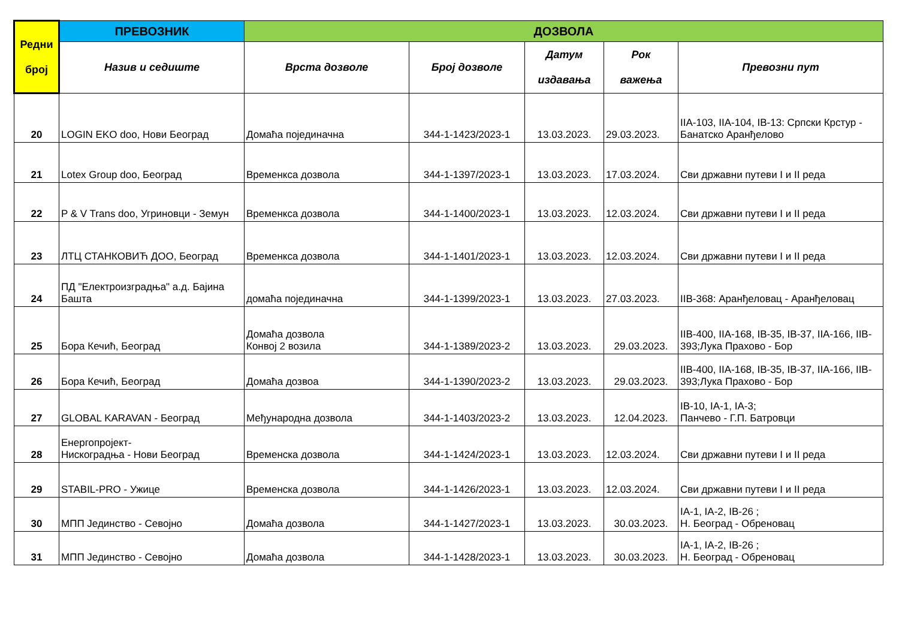| Редни број | ПРЕВОЗНИК | ДОЗВОЛА | | | | |
| --- | --- | --- | --- | --- | --- | --- |
| | Назив и седиште | Врста дозволе | Број дозволе | Датум издавања | Рок важења | Превозни пут |
| 20 | LOGIN EKO doo, Нови Београд | Домаћа појединачна | 344-1-1423/2023-1 | 13.03.2023. | 29.03.2023. | IIA-103, IIA-104, IB-13: Српски Крстур - Банатско Аранђелово |
| 21 | Lotex Group doo, Београд | Временкса дозвола | 344-1-1397/2023-1 | 13.03.2023. | 17.03.2024. | Сви државни путеви I и II реда |
| 22 | P & V Trans doo, Угриновци - Земун | Временкса дозвола | 344-1-1400/2023-1 | 13.03.2023. | 12.03.2024. | Сви државни путеви I и II реда |
| 23 | ЛТЦ СТАНКОВИЋ ДОО, Београд | Временкса дозвола | 344-1-1401/2023-1 | 13.03.2023. | 12.03.2024. | Сви државни путеви I и II реда |
| 24 | ПД "Електроизградња" а.д. Бајина Башта | домаћа појединачна | 344-1-1399/2023-1 | 13.03.2023. | 27.03.2023. | IIB-368: Аранђеловац - Аранђеловац |
| 25 | Бора Кечић, Београд | Домаћа дозвола Конвој 2 возила | 344-1-1389/2023-2 | 13.03.2023. | 29.03.2023. | IIB-400, IIA-168, IB-35, IB-37, IIA-166, IIB-393;Лука Прахово - Бор |
| 26 | Бора Кечић, Београд | Домаћа дозвоа | 344-1-1390/2023-2 | 13.03.2023. | 29.03.2023. | IIB-400, IIA-168, IB-35, IB-37, IIA-166, IIB-393;Лука Прахово - Бор |
| 27 | GLOBAL KARAVAN - Београд | Међународна дозвола | 344-1-1403/2023-2 | 13.03.2023. | 12.04.2023. | IB-10, IA-1, IA-3; Панчево - Г.П. Батровци |
| 28 | Енергопројект- Нискоградња - Нови Београд | Временска дозвола | 344-1-1424/2023-1 | 13.03.2023. | 12.03.2024. | Сви државни путеви I и II реда |
| 29 | STABIL-PRO - Ужице | Временска дозвола | 344-1-1426/2023-1 | 13.03.2023. | 12.03.2024. | Сви државни путеви I и II реда |
| 30 | МПП Јединство - Севојно | Домаћа дозвола | 344-1-1427/2023-1 | 13.03.2023. | 30.03.2023. | IA-1, IA-2, IB-26 ; Н. Београд - Обреновац |
| 31 | МПП Јединство - Севојно | Домаћа дозвола | 344-1-1428/2023-1 | 13.03.2023. | 30.03.2023. | IA-1, IA-2, IB-26 ; Н. Београд - Обреновац |